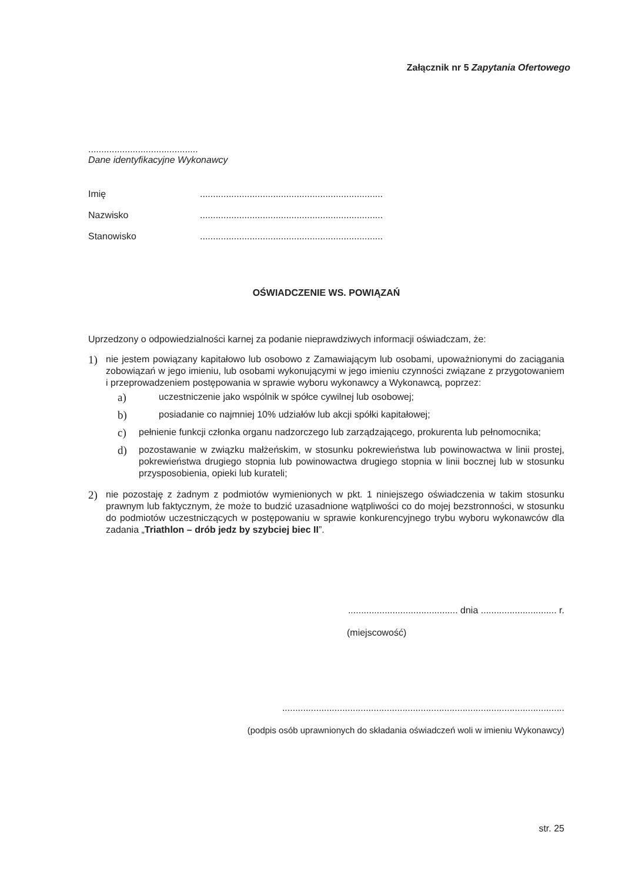Załącznik nr 5 Zapytania Ofertowego
..........................................
Dane identyfikacyjne Wykonawcy
Imię......................................................................
Nazwisko......................................................................
Stanowisko......................................................................
OŚWIADCZENIE WS. POWIĄZAŃ
Uprzedzony o odpowiedzialności karnej za podanie nieprawdziwych informacji oświadczam, że:
1)
nie jestem powiązany kapitałowo lub osobowo z Zamawiającym lub osobami, upoważnionymi do zaciągania zobowiązań w jego imieniu, lub osobami wykonującymi w jego imieniu czynności związane z przygotowaniem i przeprowadzeniem postępowania w sprawie wyboru wykonawcy a Wykonawcą, poprzez:
a)
uczestniczenie jako wspólnik w spółce cywilnej lub osobowej;
b)
posiadanie co najmniej 10% udziałów lub akcji spółki kapitałowej;
c)
pełnienie funkcji członka organu nadzorczego lub zarządzającego, prokurenta lub pełnomocnika;
d)
pozostawanie w związku małżeńskim, w stosunku pokrewieństwa lub powinowactwa w linii prostej, pokrewieństwa drugiego stopnia lub powinowactwa drugiego stopnia w linii bocznej lub w stosunku przysposobienia, opieki lub kurateli;
2)
nie pozostaję z żadnym z podmiotów wymienionych w pkt. 1 niniejszego oświadczenia w takim stosunku prawnym lub faktycznym, że może to budzić uzasadnione wątpliwości co do mojej bezstronności, w stosunku do podmiotów uczestniczących w postępowaniu w sprawie konkurencyjnego trybu wyboru wykonawców dla zadania „Triathlon – drób jedz by szybciej biec II”.
.......................................... dnia ............................. r.
(miejscowość)
............................................................................................................
(podpis osób uprawnionych do składania oświadczeń woli w imieniu Wykonawcy)
str. 25